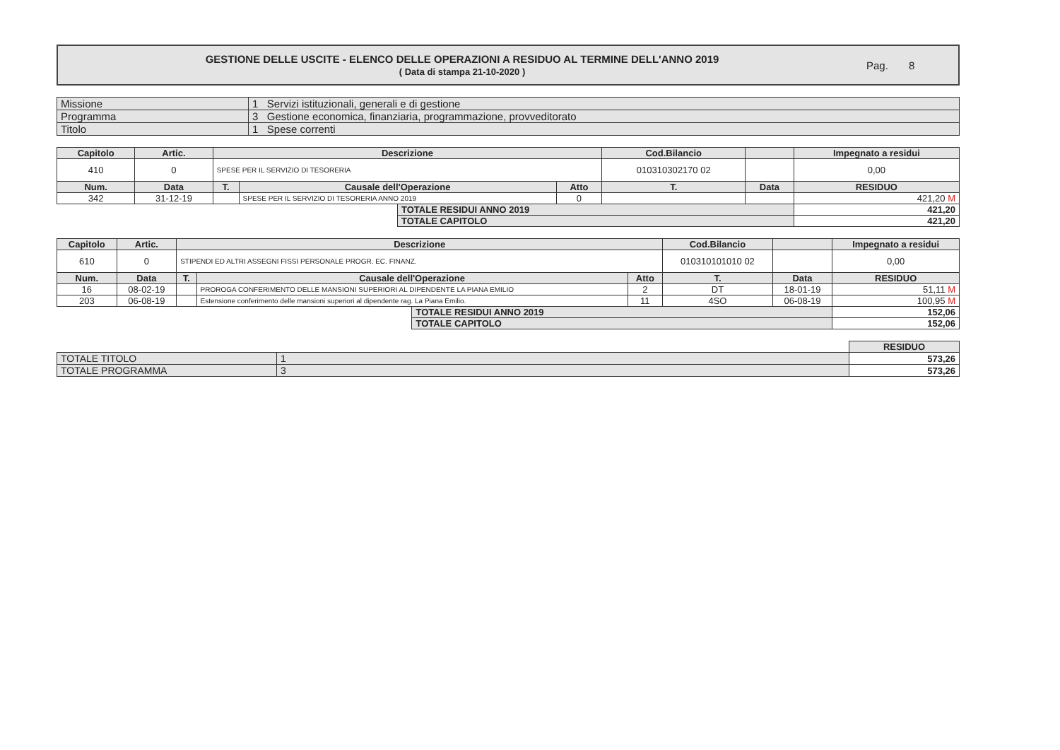GESTIONE DELLE USCITE - ELENCO DELLE OPERAZIONI A RESIDUO AL TERMINE DELL'ANNO 2019
( Data di stampa 21-10-2020 )
Pag. 8
| Missione | 1 Servizi istituzionali, generali e di gestione |
| Programma | 3 Gestione economica, finanziaria, programmazione, provveditorato |
| Titolo | 1 Spese correnti |
| Capitolo | Artic. | Descrizione | | | | Cod.Bilancio | | Impegnato a residui |
| --- | --- | --- | --- | --- | --- | --- | --- | --- |
| 410 | 0 | SPESE PER IL SERVIZIO DI TESORERIA | | | | 010310302170 02 | | 0,00 |
| Num. | Data | T. | Causale dell'Operazione | | Atto | T. | Data | RESIDUO |
| 342 | 31-12-19 | | SPESE PER IL SERVIZIO DI TESORERIA ANNO 2019 | | 0 | | | 421,20 M |
| | | | | TOTALE RESIDUI ANNO 2019 | | | | 421,20 |
| | | | | TOTALE CAPITOLO | | | | 421,20 |
| Capitolo | Artic. | Descrizione | | | | Cod.Bilancio | | Impegnato a residui |
| --- | --- | --- | --- | --- | --- | --- | --- | --- |
| 610 | 0 | STIPENDI ED ALTRI ASSEGNI FISSI PERSONALE PROGR. EC. FINANZ. | | | | 010310101010 02 | | 0,00 |
| Num. | Data | T. | Causale dell'Operazione | | Atto | T. | Data | RESIDUO |
| 16 | 08-02-19 | | PROROGA CONFERIMENTO DELLE MANSIONI SUPERIORI AL DIPENDENTE LA PIANA EMILIO | | 2 | DT | 18-01-19 | 51,11 M |
| 203 | 06-08-19 | | Estensione conferimento delle mansioni superiori al dipendente rag. La Piana Emilio. | | 11 | 4SO | 06-08-19 | 100,95 M |
| | | | | TOTALE RESIDUI ANNO 2019 | | | | 152,06 |
| | | | | TOTALE CAPITOLO | | | | 152,06 |
| | | RESIDUO |
| TOTALE TITOLO | 1 | 573,26 |
| TOTALE PROGRAMMA | 3 | 573,26 |